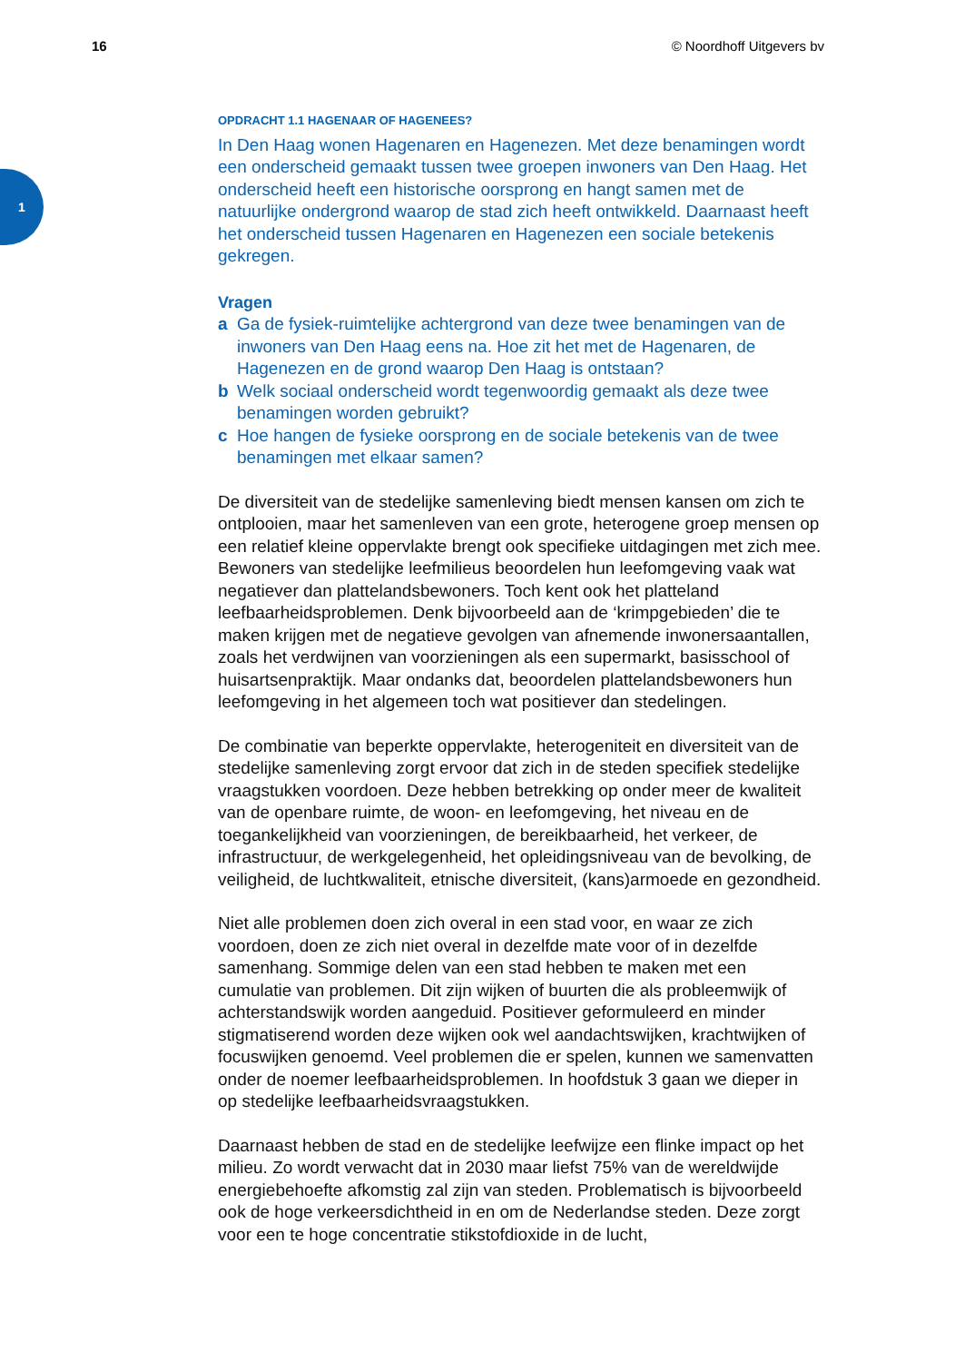16 © Noordhoff Uitgevers bv
1
OPDRACHT 1.1 HAGENAAR OF HAGENEES?
In Den Haag wonen Hagenaren en Hagenezen. Met deze benamingen wordt een onderscheid gemaakt tussen twee groepen inwoners van Den Haag. Het onderscheid heeft een historische oorsprong en hangt samen met de natuurlijke ondergrond waarop de stad zich heeft ontwikkeld. Daarnaast heeft het onderscheid tussen Hagenaren en Hagenezen een sociale betekenis gekregen.
Vragen
a Ga de fysiek-ruimtelijke achtergrond van deze twee benamingen van de inwoners van Den Haag eens na. Hoe zit het met de Hagenaren, de Hagenezen en de grond waarop Den Haag is ontstaan?
b Welk sociaal onderscheid wordt tegenwoordig gemaakt als deze twee benamingen worden gebruikt?
c Hoe hangen de fysieke oorsprong en de sociale betekenis van de twee benamingen met elkaar samen?
De diversiteit van de stedelijke samenleving biedt mensen kansen om zich te ontplooien, maar het samenleven van een grote, heterogene groep mensen op een relatief kleine oppervlakte brengt ook specifieke uitdagingen met zich mee. Bewoners van stedelijke leefmilieus beoordelen hun leefomgeving vaak wat negatiever dan plattelandsbewoners. Toch kent ook het platteland leefbaarheidsproblemen. Denk bijvoorbeeld aan de ‘krimpgebieden’ die te maken krijgen met de negatieve gevolgen van afnemende inwonersaantallen, zoals het verdwijnen van voorzieningen als een supermarkt, basisschool of huisartsenpraktijk. Maar ondanks dat, beoordelen plattelandsbewoners hun leefomgeving in het algemeen toch wat positiever dan stedelingen.
De combinatie van beperkte oppervlakte, heterogeniteit en diversiteit van de stedelijke samenleving zorgt ervoor dat zich in de steden specifiek stedelijke vraagstukken voordoen. Deze hebben betrekking op onder meer de kwaliteit van de openbare ruimte, de woon- en leefomgeving, het niveau en de toegankelijkheid van voorzieningen, de bereikbaarheid, het verkeer, de infrastructuur, de werkgelegenheid, het opleidingsniveau van de bevolking, de veiligheid, de luchtkwaliteit, etnische diversiteit, (kans)armoede en gezondheid.
Niet alle problemen doen zich overal in een stad voor, en waar ze zich voordoen, doen ze zich niet overal in dezelfde mate voor of in dezelfde samenhang. Sommige delen van een stad hebben te maken met een cumulatie van problemen. Dit zijn wijken of buurten die als probleemwijk of achterstandswijk worden aangeduid. Positiever geformuleerd en minder stigmatiserend worden deze wijken ook wel aandachtswijken, krachtwijken of focuswijken genoemd. Veel problemen die er spelen, kunnen we samenvatten onder de noemer leefbaarheidsproblemen. In hoofdstuk 3 gaan we dieper in op stedelijke leefbaarheidsvraagstukken.
Daarnaast hebben de stad en de stedelijke leefwijze een flinke impact op het milieu. Zo wordt verwacht dat in 2030 maar liefst 75% van de wereldwijde energiebehoefte afkomstig zal zijn van steden. Problematisch is bijvoorbeeld ook de hoge verkeersdichtheid in en om de Nederlandse steden. Deze zorgt voor een te hoge concentratie stikstofdioxide in de lucht,